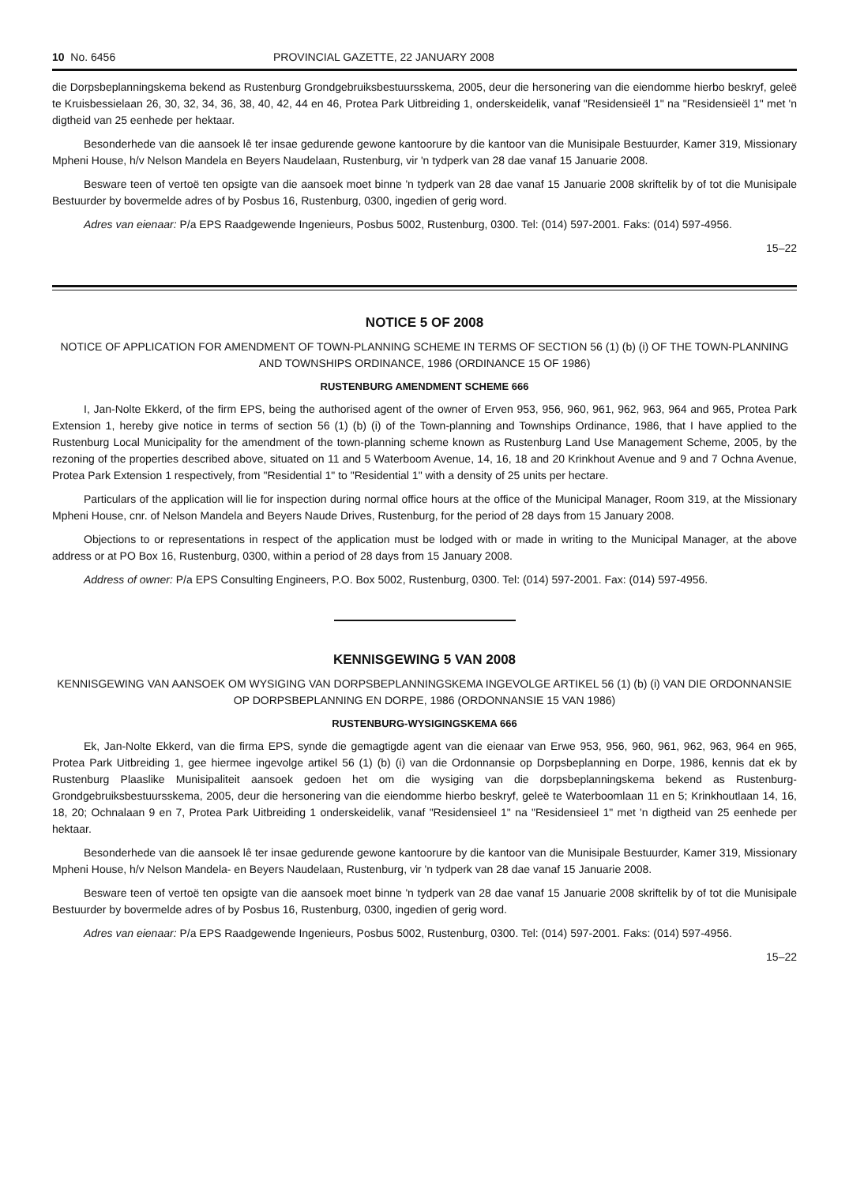10 No. 6456 PROVINCIAL GAZETTE, 22 JANUARY 2008
die Dorpsbeplanningskema bekend as Rustenburg Grondgebruiksbestuursskema, 2005, deur die hersonering van die eiendomme hierbo beskryf, geleë te Kruisbessielaan 26, 30, 32, 34, 36, 38, 40, 42, 44 en 46, Protea Park Uitbreiding 1, onderskeidelik, vanaf "Residensieël 1" na "Residensieël 1" met 'n digtheid van 25 eenhede per hektaar.
Besonderhede van die aansoek lê ter insae gedurende gewone kantoorure by die kantoor van die Munisipale Bestuurder, Kamer 319, Missionary Mpheni House, h/v Nelson Mandela en Beyers Naudelaan, Rustenburg, vir 'n tydperk van 28 dae vanaf 15 Januarie 2008.
Besware teen of vertoë ten opsigte van die aansoek moet binne 'n tydperk van 28 dae vanaf 15 Januarie 2008 skriftelik by of tot die Munisipale Bestuurder by bovermelde adres of by Posbus 16, Rustenburg, 0300, ingedien of gerig word.
Adres van eienaar: P/a EPS Raadgewende Ingenieurs, Posbus 5002, Rustenburg, 0300. Tel: (014) 597-2001. Faks: (014) 597-4956.
15–22
NOTICE 5 OF 2008
NOTICE OF APPLICATION FOR AMENDMENT OF TOWN-PLANNING SCHEME IN TERMS OF SECTION 56 (1) (b) (i) OF THE TOWN-PLANNING AND TOWNSHIPS ORDINANCE, 1986 (ORDINANCE 15 OF 1986)
RUSTENBURG AMENDMENT SCHEME 666
I, Jan-Nolte Ekkerd, of the firm EPS, being the authorised agent of the owner of Erven 953, 956, 960, 961, 962, 963, 964 and 965, Protea Park Extension 1, hereby give notice in terms of section 56 (1) (b) (i) of the Town-planning and Townships Ordinance, 1986, that I have applied to the Rustenburg Local Municipality for the amendment of the town-planning scheme known as Rustenburg Land Use Management Scheme, 2005, by the rezoning of the properties described above, situated on 11 and 5 Waterboom Avenue, 14, 16, 18 and 20 Krinkhout Avenue and 9 and 7 Ochna Avenue, Protea Park Extension 1 respectively, from "Residential 1" to "Residential 1" with a density of 25 units per hectare.
Particulars of the application will lie for inspection during normal office hours at the office of the Municipal Manager, Room 319, at the Missionary Mpheni House, cnr. of Nelson Mandela and Beyers Naude Drives, Rustenburg, for the period of 28 days from 15 January 2008.
Objections to or representations in respect of the application must be lodged with or made in writing to the Municipal Manager, at the above address or at PO Box 16, Rustenburg, 0300, within a period of 28 days from 15 January 2008.
Address of owner: P/a EPS Consulting Engineers, P.O. Box 5002, Rustenburg, 0300. Tel: (014) 597-2001. Fax: (014) 597-4956.
KENNISGEWING 5 VAN 2008
KENNISGEWING VAN AANSOEK OM WYSIGING VAN DORPSBEPLANNINGSKEMA INGEVOLGE ARTIKEL 56 (1) (b) (i) VAN DIE ORDONNANSIE OP DORPSBEPLANNING EN DORPE, 1986 (ORDONNANSIE 15 VAN 1986)
RUSTENBURG-WYSIGINGSKEMA 666
Ek, Jan-Nolte Ekkerd, van die firma EPS, synde die gemagtigde agent van die eienaar van Erwe 953, 956, 960, 961, 962, 963, 964 en 965, Protea Park Uitbreiding 1, gee hiermee ingevolge artikel 56 (1) (b) (i) van die Ordonnansie op Dorpsbeplanning en Dorpe, 1986, kennis dat ek by Rustenburg Plaaslike Munisipaliteit aansoek gedoen het om die wysiging van die dorpsbeplanningskema bekend as Rustenburg-Grondgebruiksbestuursskema, 2005, deur die hersonering van die eiendomme hierbo beskryf, geleë te Waterboomlaan 11 en 5; Krinkhoutlaan 14, 16, 18, 20; Ochnalaan 9 en 7, Protea Park Uitbreiding 1 onderskeidelik, vanaf "Residensieel 1" na "Residensieel 1" met 'n digtheid van 25 eenhede per hektaar.
Besonderhede van die aansoek lê ter insae gedurende gewone kantoorure by die kantoor van die Munisipale Bestuurder, Kamer 319, Missionary Mpheni House, h/v Nelson Mandela- en Beyers Naudelaan, Rustenburg, vir 'n tydperk van 28 dae vanaf 15 Januarie 2008.
Besware teen of vertoë ten opsigte van die aansoek moet binne 'n tydperk van 28 dae vanaf 15 Januarie 2008 skriftelik by of tot die Munisipale Bestuurder by bovermelde adres of by Posbus 16, Rustenburg, 0300, ingedien of gerig word.
Adres van eienaar: P/a EPS Raadgewende Ingenieurs, Posbus 5002, Rustenburg, 0300. Tel: (014) 597-2001. Faks: (014) 597-4956.
15–22